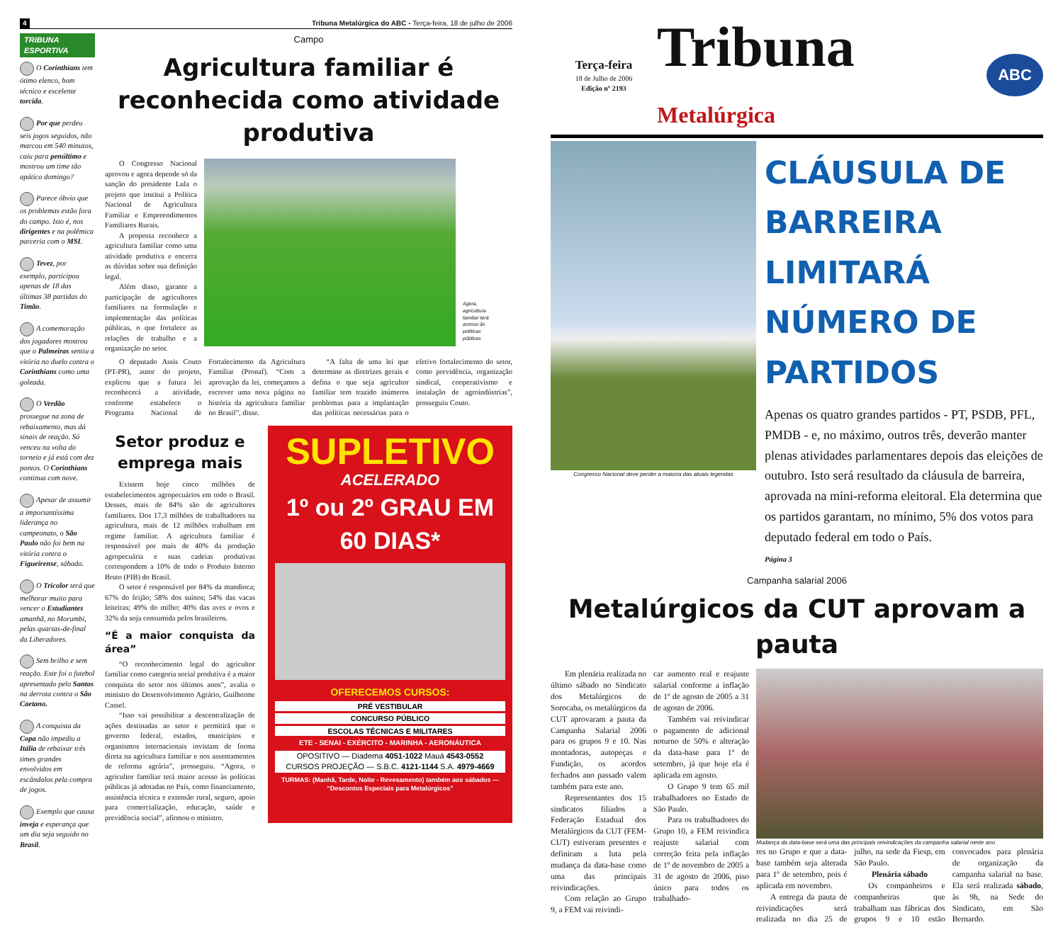4 Tribuna Metalúrgica do ABC - Terça-feira, 18 de julho de 2006
TRIBUNA ESPORTIVA
O Corinthians tem ótimo elenco, bom técnico e excelente torcida.
Por que perdeu seis jogos seguidos, não marcou em 540 minutos, caiu para penúltimo e mostrou um time tão apático domingo?
Parece óbvio que os problemas estão fora do campo. Isto é, nos dirigentes e na polêmica parceria com o MSI.
Tevez, por exemplo, participou apenas de 18 das últimas 38 partidas do Timão.
A comemoração dos jogadores mostrou que o Palmeiras sentiu a vitória no duelo contra o Corinthians como uma goleada.
O Verdão prossegue na zona de rebaixamento, mas dá sinais de reação. Só venceu na volta do torneio e já está com dez pontos. O Corinthians continua com nove.
Apesar de assumir a importantíssima liderança no campeonato, o São Paulo não foi bem na vitória contra o Figueirense, sábado.
O Tricolor terá que melhorar muito para vencer o Estudiantes amanhã, no Morumbi, pelas quartas-de-final da Liberadores.
Sem brilho e sem reação. Este foi o futebol apresentado pelo Santos na derrota contra o São Caetano.
A conquista da Copa não impediu a Itália de rebaixar três times grandes envolvidos em escândalos pela compra de jogos.
Exemplo que causa inveja e esperança que um dia seja seguido no Brasil.
Campo
Agricultura familiar é reconhecida como atividade produtiva
O Congresso Nacional aprovou e agora depende só da sanção do presidente Lula o projeto que institui a Política Nacional de Agricultura Familiar e Empreendimentos Familiares Rurais.
A proposta reconhece a agricultura familiar como uma atividade produtiva e encerra as dúvidas sobre sua definição legal.
Além disso, garante a participação de agricultores familiares na formulação e implementação das políticas públicas, o que fortalece as relações de trabalho e a organização no setor.
Agora, agricultura familiar terá acesso às políticas públicas
O deputado Assis Couto (PT-PR), autor do projeto, explicou que a futura lei reconhecerá a atividade, conforme estabelece o Programa Nacional de Fortalecimento da Agricultura Familiar (Pronaf). “Com a aprovação da lei, começamos a escrever uma nova página na história da agricultura familiar no Brasil”, disse.
“A falta de uma lei que determine as diretrizes gerais e defina o que seja agricultor familiar tem trazido inúmeros problemas para a implantação das políticas necessárias para o efetivo fortalecimento do setor, como previdência, organização sindical, cooperativismo e instalação de agroindústrias”, prosseguiu Couto.
Setor produz e emprega mais
Existem hoje cinco milhões de estabelecimentos agropecuários em todo o Brasil. Desses, mais de 84% são de agricultores familiares. Dos 17,3 milhões de trabalhadores na agricultura, mais de 12 milhões trabalham em regime familiar. A agricultura familiar é responsável por mais de 40% da produção agropecuária e suas cadeias produtivas correspondem a 10% de todo o Produto Interno Bruto (PIB) do Brasil.
O setor é responsável por 84% da mandioca; 67% do feijão; 58% dos suínos; 54% das vacas leiteiras; 49% do milho; 40% das aves e ovos e 32% da soja consumida pelos brasileiros.
“É a maior conquista da área”
“O reconhecimento legal do agricultor familiar como categoria social produtiva é a maior conquista do setor nos últimos anos”, avalia o ministro do Desenvolvimento Agrário, Guilherme Cassel.
“Isso vai possibilitar a descentralização de ações destinadas ao setor e permitirá que o governo federal, estados, municípios e organismos internacionais invistam de forma direta na agricultura familiar e nos assentamentos de reforma agrária”, prosseguiu. “Agora, o agricultor familiar terá maior acesso às políticas públicas já adotadas no País, como financiamento, assistência técnica e extensão rural, seguro, apoio para comercialização, educação, saúde e previdência social”, afirmou o ministro.
SUPLETIVO
ACELERADO
1º ou 2º GRAU EM 60 DIAS*
OFERECEMOS CURSOS:
PRÉ VESTIBULAR
CONCURSO PÚBLICO
ESCOLAS TÉCNICAS E MILITARES
ETE - SENAI - EXÉRCITO - MARINHA - AERONÁUTICA
OPOSITIVO — Diadema 4051-1022 Mauá 4543-0552
CURSOS PROJEÇÃO — S.B.C. 4121-1144 S.A. 4979-4669
TURMAS: (Manhã, Tarde, Noite - Revesamento) também aos sábados — “Descontos Especiais para Metalúrgicos”
Terça-feira
18 de Julho de 2006
Edição nº 2193
Tribuna Metalúrgica
ABC
Congresso Nacional deve perder a maioria das atuais legendas
CLÁUSULA DE BARREIRA LIMITARÁ NÚMERO DE PARTIDOS
Apenas os quatro grandes partidos - PT, PSDB, PFL, PMDB - e, no máximo, outros três, deverão manter plenas atividades parlamentares depois das eleições de outubro. Isto será resultado da cláusula de barreira, aprovada na mini-reforma eleitoral. Ela determina que os partidos garantam, no mínimo, 5% dos votos para deputado federal em todo o País.
Página 3
Campanha salarial 2006
Metalúrgicos da CUT aprovam a pauta
Em plenária realizada no último sábado no Sindicato dos Metalúrgicos de Sorocaba, os metalúrgicos da CUT aprovaram a pauta da Campanha Salarial 2006 para os grupos 9 e 10. Nas montadoras, autopeças e Fundição, os acordos fechados ano passado valem também para este ano.
Representantes dos 15 sindicatos filiados a Federação Estadual dos Metalúrgicos da CUT (FEM-CUT) estiveram presentes e definiram a luta pela mudança da data-base como uma das principais reivindicações.
Com relação ao Grupo 9, a FEM vai reivindi-
car aumento real e reajuste salarial conforme a inflação de 1º de agosto de 2005 a 31 de agosto de 2006.
Também vai reivindicar o pagamento de adicional noturno de 50% e alteração da data-base para 1º de setembro, já que hoje ela é aplicada em agosto.
O Grupo 9 tem 65 mil trabalhadores no Estado de São Paulo.
Para os trabalhadores do Grupo 10, a FEM reivindica reajuste salarial com correção feita pela inflação de 1º de novembro de 2005 a 31 de agosto de 2006, piso único para todos os trabalhado-
Mudança da data-base será uma das principais reivindicações da campanha salarial neste ano
res no Grupo e que a data-base também seja alterada para 1º de setembro, pois é aplicada em novembro.
A entrega da pauta de reivindicações será realizada no dia 25 de julho, na sede da Fiesp, em São Paulo.
Plenária sábado
Os companheiros e companheiras que trabalham nas fábricas dos grupos 9 e 10 estão convocados para plenária de organização da campanha salarial na base. Ela será realizada sábado, às 9h, na Sede do Sindicato, em São Bernardo.